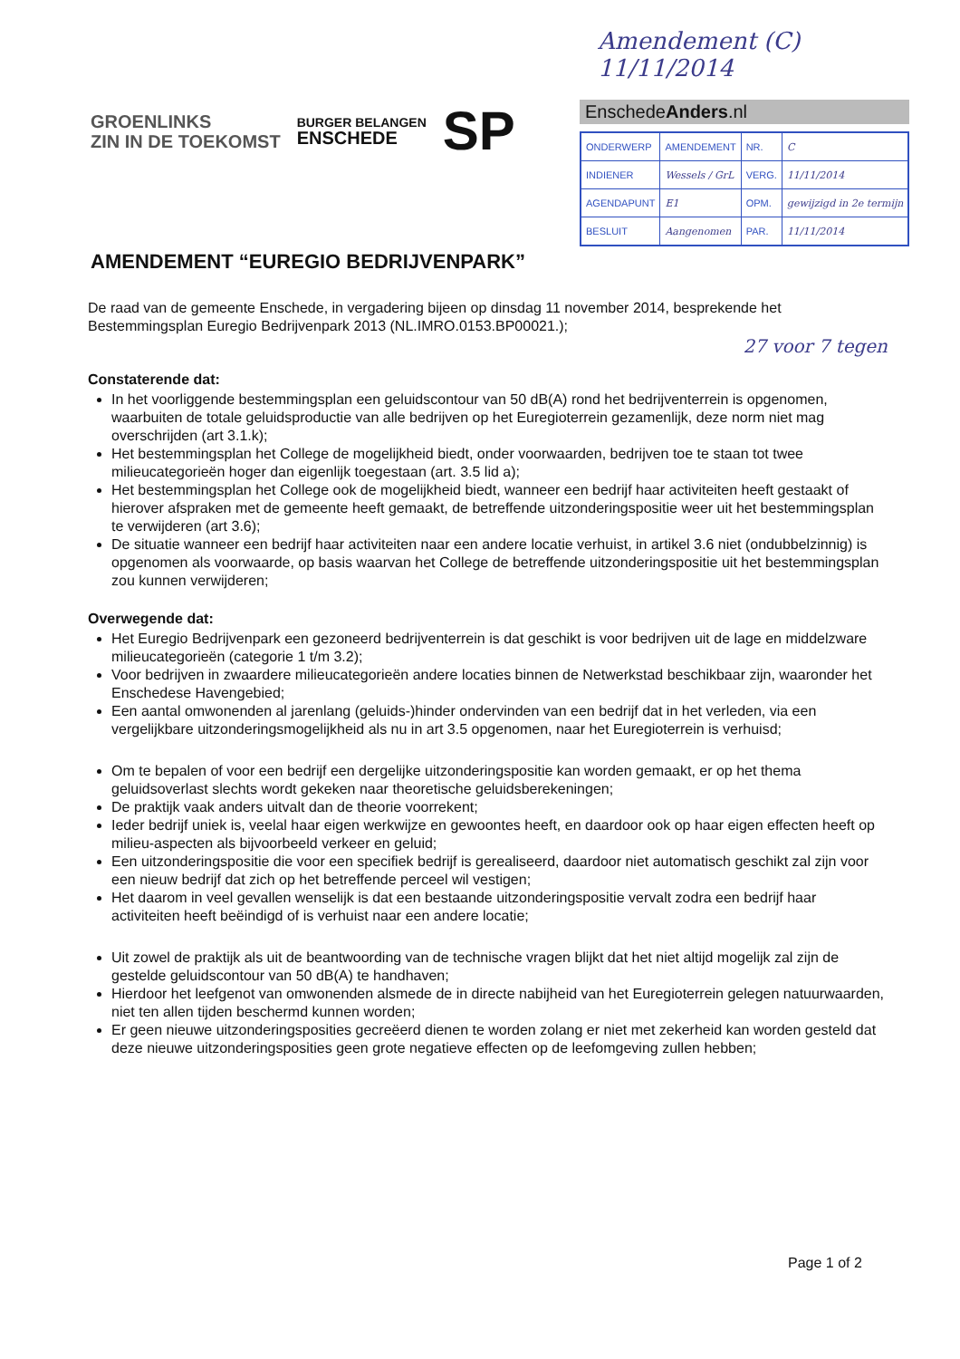Amendement (C) 11/11/2014
GROENLINKS
ZIN IN DE TOEKOMST
BURGER BELANGEN
ENSCHEDE
SP
EnschedeAnders.nl
| ONDERWERP | AMENDEMENT | NR. | C |
| INDIENER | Wessels / GrL | VERG. | 11/11/2014 |
| AGENDAPUNT | E1 | OPM. | gewijzigd in 2e termijn |
| BESLUIT | Aangenomen | PAR. | 11/11/2014 |
AMENDEMENT “EUREGIO BEDRIJVENPARK”
De raad van de gemeente Enschede, in vergadering bijeen op dinsdag 11 november 2014, besprekende het Bestemmingsplan Euregio Bedrijvenpark 2013 (NL.IMRO.0153.BP00021.);
27 voor 7 tegen
Constaterende dat:
In het voorliggende bestemmingsplan een geluidscontour van 50 dB(A) rond het bedrijventerrein is opgenomen, waarbuiten de totale geluidsproductie van alle bedrijven op het Euregioterrein gezamenlijk, deze norm niet mag overschrijden (art 3.1.k);
Het bestemmingsplan het College de mogelijkheid biedt, onder voorwaarden, bedrijven toe te staan tot twee milieucategorieën hoger dan eigenlijk toegestaan (art. 3.5 lid a);
Het bestemmingsplan het College ook de mogelijkheid biedt, wanneer een bedrijf haar activiteiten heeft gestaakt of hierover afspraken met de gemeente heeft gemaakt, de betreffende uitzonderingspositie weer uit het bestemmingsplan te verwijderen (art 3.6);
De situatie wanneer een bedrijf haar activiteiten naar een andere locatie verhuist, in artikel 3.6 niet (ondubbelzinnig) is opgenomen als voorwaarde, op basis waarvan het College de betreffende uitzonderingspositie uit het bestemmingsplan zou kunnen verwijderen;
Overwegende dat:
Het Euregio Bedrijvenpark een gezoneerd bedrijventerrein is dat geschikt is voor bedrijven uit de lage en middelzware milieucategorieën (categorie 1 t/m 3.2);
Voor bedrijven in zwaardere milieucategorieën andere locaties binnen de Netwerkstad beschikbaar zijn, waaronder het Enschedese Havengebied;
Een aantal omwonenden al jarenlang (geluids-)hinder ondervinden van een bedrijf dat in het verleden, via een vergelijkbare uitzonderingsmogelijkheid als nu in art 3.5 opgenomen, naar het Euregioterrein is verhuisd;
Om te bepalen of voor een bedrijf een dergelijke uitzonderingspositie kan worden gemaakt, er op het thema geluidsoverlast slechts wordt gekeken naar theoretische geluidsberekeningen;
De praktijk vaak anders uitvalt dan de theorie voorrekent;
Ieder bedrijf uniek is, veelal haar eigen werkwijze en gewoontes heeft, en daardoor ook op haar eigen effecten heeft op milieu-aspecten als bijvoorbeeld verkeer en geluid;
Een uitzonderingspositie die voor een specifiek bedrijf is gerealiseerd, daardoor niet automatisch geschikt zal zijn voor een nieuw bedrijf dat zich op het betreffende perceel wil vestigen;
Het daarom in veel gevallen wenselijk is dat een bestaande uitzonderingspositie vervalt zodra een bedrijf haar activiteiten heeft beëindigd of is verhuist naar een andere locatie;
Uit zowel de praktijk als uit de beantwoording van de technische vragen blijkt dat het niet altijd mogelijk zal zijn de gestelde geluidscontour van 50 dB(A) te handhaven;
Hierdoor het leefgenot van omwonenden alsmede de in directe nabijheid van het Euregioterrein gelegen natuurwaarden, niet ten allen tijden beschermd kunnen worden;
Er geen nieuwe uitzonderingsposities gecreëerd dienen te worden zolang er niet met zekerheid kan worden gesteld dat deze nieuwe uitzonderingsposities geen grote negatieve effecten op de leefomgeving zullen hebben;
Page 1 of 2